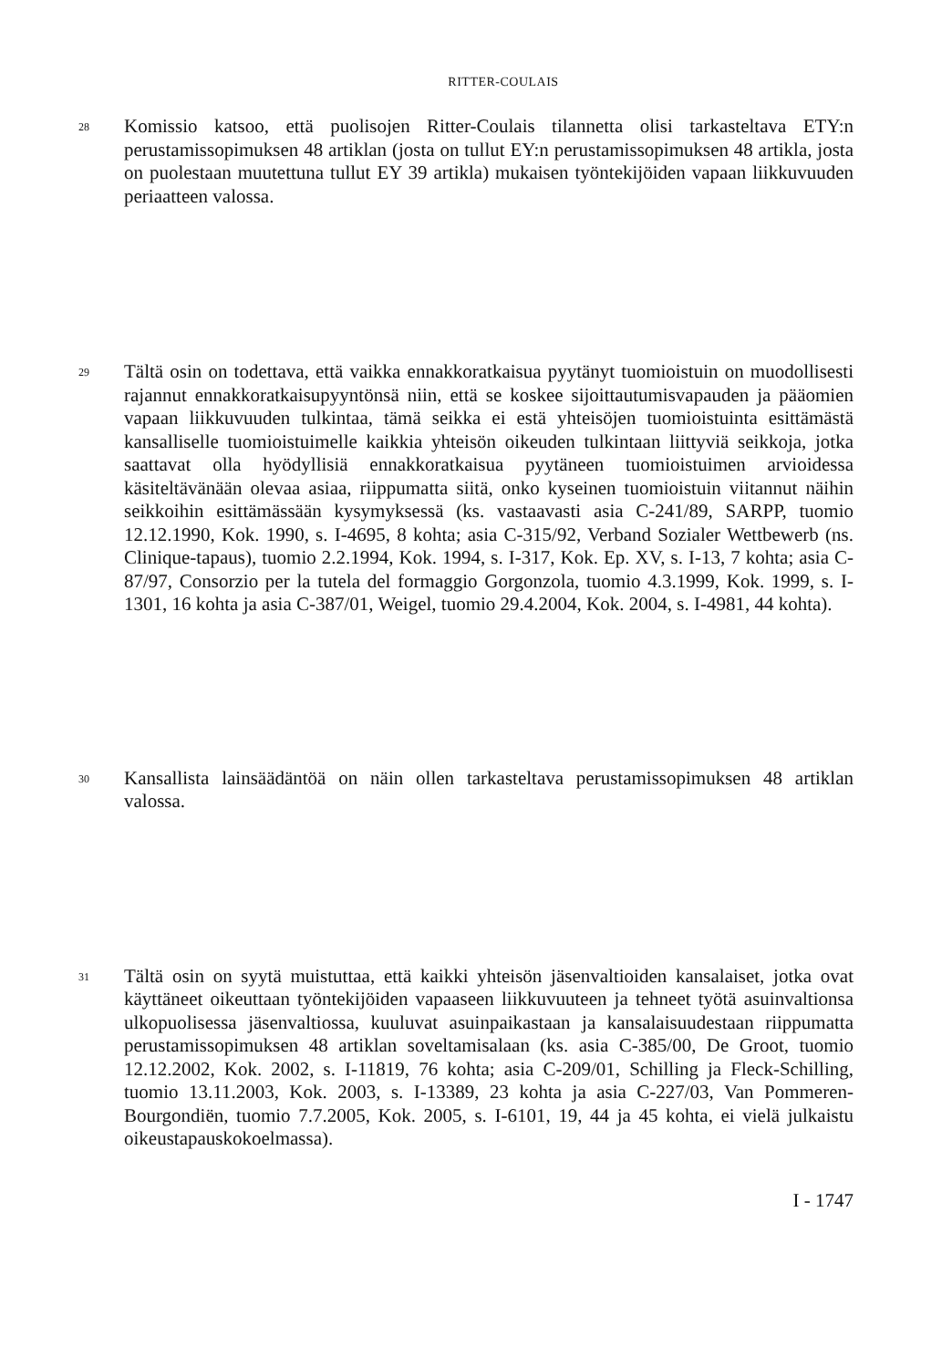RITTER-COULAIS
28
Komissio katsoo, että puolisojen Ritter-Coulais tilannetta olisi tarkasteltava ETY:n perustamissopimuksen 48 artiklan (josta on tullut EY:n perustamissopimuksen 48 artikla, josta on puolestaan muutettuna tullut EY 39 artikla) mukaisen työntekijöiden vapaan liikkuvuuden periaatteen valossa.
29
Tältä osin on todettava, että vaikka ennakkoratkaisua pyytänyt tuomioistuin on muodollisesti rajannut ennakkoratkaisupyyntönsä niin, että se koskee sijoittautumisvapauden ja pääomien vapaan liikkuvuuden tulkintaa, tämä seikka ei estä yhteisöjen tuomioistuinta esittämästä kansalliselle tuomioistuimelle kaikkia yhteisön oikeuden tulkintaan liittyviä seikkoja, jotka saattavat olla hyödyllisiä ennakkoratkaisua pyytäneen tuomioistuimen arvioidessa käsiteltävänään olevaa asiaa, riippumatta siitä, onko kyseinen tuomioistuin viitannut näihin seikkoihin esittämässään kysymyksessä (ks. vastaavasti asia C-241/89, SARPP, tuomio 12.12.1990, Kok. 1990, s. I-4695, 8 kohta; asia C-315/92, Verband Sozialer Wettbewerb (ns. Clinique-tapaus), tuomio 2.2.1994, Kok. 1994, s. I-317, Kok. Ep. XV, s. I-13, 7 kohta; asia C-87/97, Consorzio per la tutela del formaggio Gorgonzola, tuomio 4.3.1999, Kok. 1999, s. I-1301, 16 kohta ja asia C-387/01, Weigel, tuomio 29.4.2004, Kok. 2004, s. I-4981, 44 kohta).
30
Kansallista lainsäädäntöä on näin ollen tarkasteltava perustamissopimuksen 48 artiklan valossa.
31
Tältä osin on syytä muistuttaa, että kaikki yhteisön jäsenvaltioiden kansalaiset, jotka ovat käyttäneet oikeuttaan työntekijöiden vapaaseen liikkuvuuteen ja tehneet työtä asuinvaltionsa ulkopuolisessa jäsenvaltiossa, kuuluvat asuinpaikastaan ja kansalaisuudestaan riippumatta perustamissopimuksen 48 artiklan soveltamisalaan (ks. asia C-385/00, De Groot, tuomio 12.12.2002, Kok. 2002, s. I-11819, 76 kohta; asia C-209/01, Schilling ja Fleck-Schilling, tuomio 13.11.2003, Kok. 2003, s. I-13389, 23 kohta ja asia C-227/03, Van Pommeren-Bourgondiën, tuomio 7.7.2005, Kok. 2005, s. I-6101, 19, 44 ja 45 kohta, ei vielä julkaistu oikeustapauskokoelmassa).
I - 1747